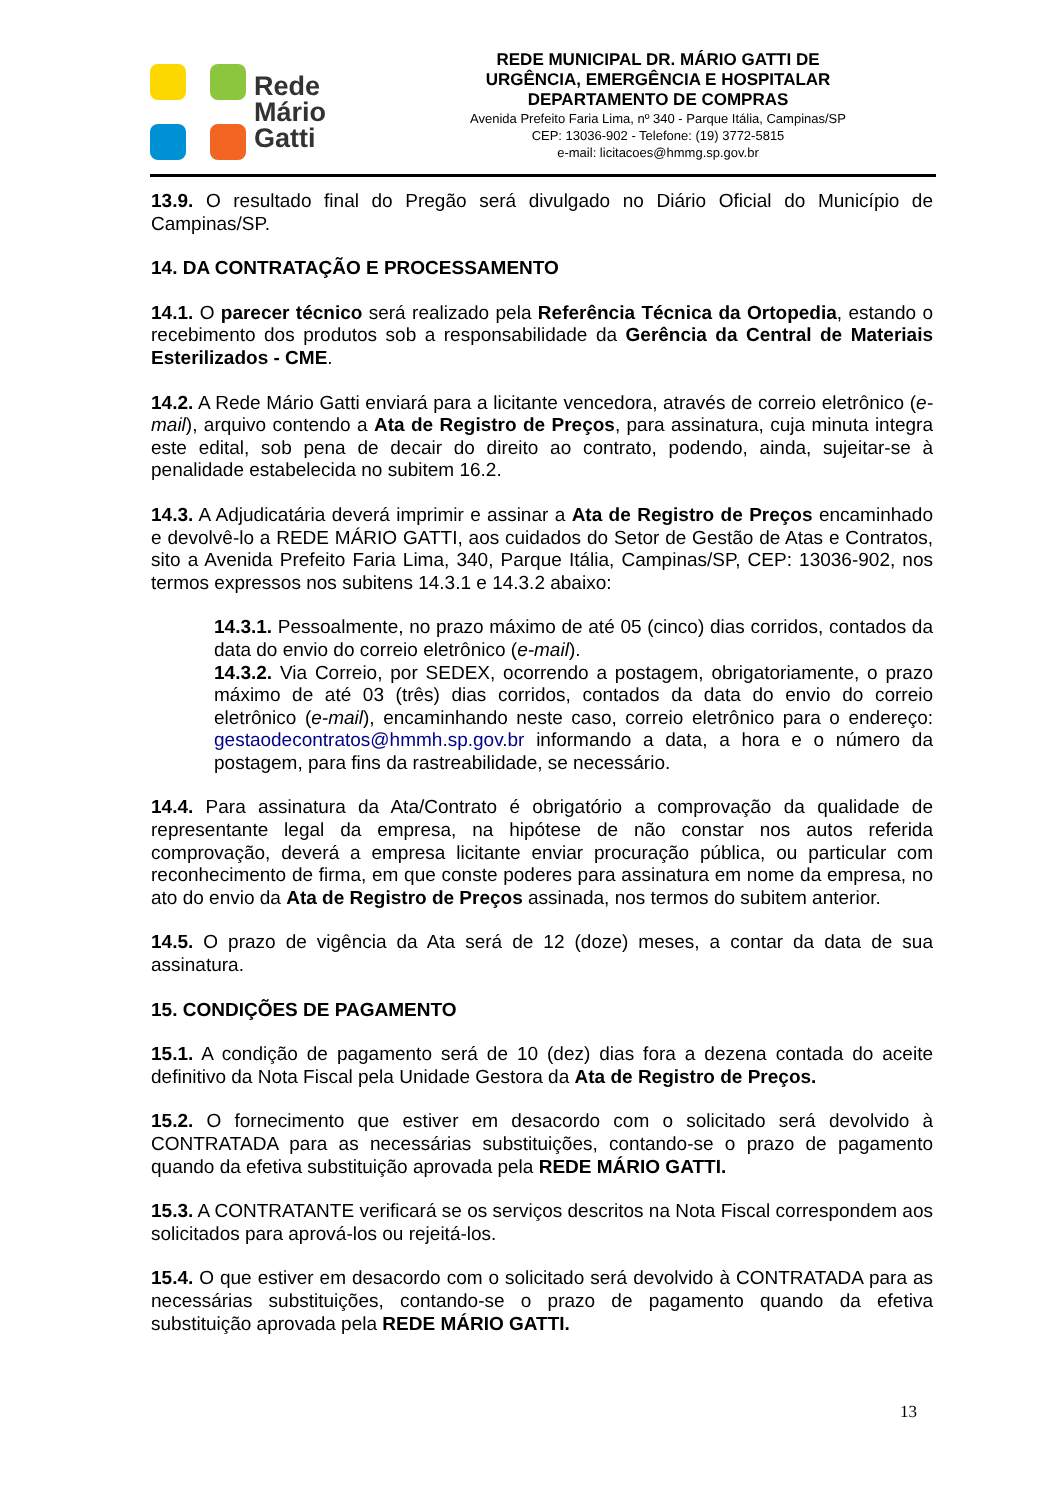Rede
Mário
Gatti
REDE MUNICIPAL DR. MÁRIO GATTI DE
URGÊNCIA, EMERGÊNCIA E HOSPITALAR
DEPARTAMENTO DE COMPRAS
Avenida Prefeito Faria Lima, nº 340 - Parque Itália, Campinas/SP
CEP: 13036-902 - Telefone: (19) 3772-5815
e-mail: licitacoes@hmmg.sp.gov.br
13.9. O resultado final do Pregão será divulgado no Diário Oficial do Município de Campinas/SP.
14. DA CONTRATAÇÃO E PROCESSAMENTO
14.1. O parecer técnico será realizado pela Referência Técnica da Ortopedia, estando o recebimento dos produtos sob a responsabilidade da Gerência da Central de Materiais Esterilizados - CME.
14.2. A Rede Mário Gatti enviará para a licitante vencedora, através de correio eletrônico (e-mail), arquivo contendo a Ata de Registro de Preços, para assinatura, cuja minuta integra este edital, sob pena de decair do direito ao contrato, podendo, ainda, sujeitar-se à penalidade estabelecida no subitem 16.2.
14.3. A Adjudicatária deverá imprimir e assinar a Ata de Registro de Preços encaminhado e devolvê-lo a REDE MÁRIO GATTI, aos cuidados do Setor de Gestão de Atas e Contratos, sito a Avenida Prefeito Faria Lima, 340, Parque Itália, Campinas/SP, CEP: 13036-902, nos termos expressos nos subitens 14.3.1 e 14.3.2 abaixo:
14.3.1. Pessoalmente, no prazo máximo de até 05 (cinco) dias corridos, contados da data do envio do correio eletrônico (e-mail).
14.3.2. Via Correio, por SEDEX, ocorrendo a postagem, obrigatoriamente, o prazo máximo de até 03 (três) dias corridos, contados da data do envio do correio eletrônico (e-mail), encaminhando neste caso, correio eletrônico para o endereço: gestaodecontratos@hmmh.sp.gov.br informando a data, a hora e o número da postagem, para fins da rastreabilidade, se necessário.
14.4. Para assinatura da Ata/Contrato é obrigatório a comprovação da qualidade de representante legal da empresa, na hipótese de não constar nos autos referida comprovação, deverá a empresa licitante enviar procuração pública, ou particular com reconhecimento de firma, em que conste poderes para assinatura em nome da empresa, no ato do envio da Ata de Registro de Preços assinada, nos termos do subitem anterior.
14.5. O prazo de vigência da Ata será de 12 (doze) meses, a contar da data de sua assinatura.
15. CONDIÇÕES DE PAGAMENTO
15.1. A condição de pagamento será de 10 (dez) dias fora a dezena contada do aceite definitivo da Nota Fiscal pela Unidade Gestora da Ata de Registro de Preços.
15.2. O fornecimento que estiver em desacordo com o solicitado será devolvido à CONTRATADA para as necessárias substituições, contando-se o prazo de pagamento quando da efetiva substituição aprovada pela REDE MÁRIO GATTI.
15.3. A CONTRATANTE verificará se os serviços descritos na Nota Fiscal correspondem aos solicitados para aprová-los ou rejeitá-los.
15.4. O que estiver em desacordo com o solicitado será devolvido à CONTRATADA para as necessárias substituições, contando-se o prazo de pagamento quando da efetiva substituição aprovada pela REDE MÁRIO GATTI.
13